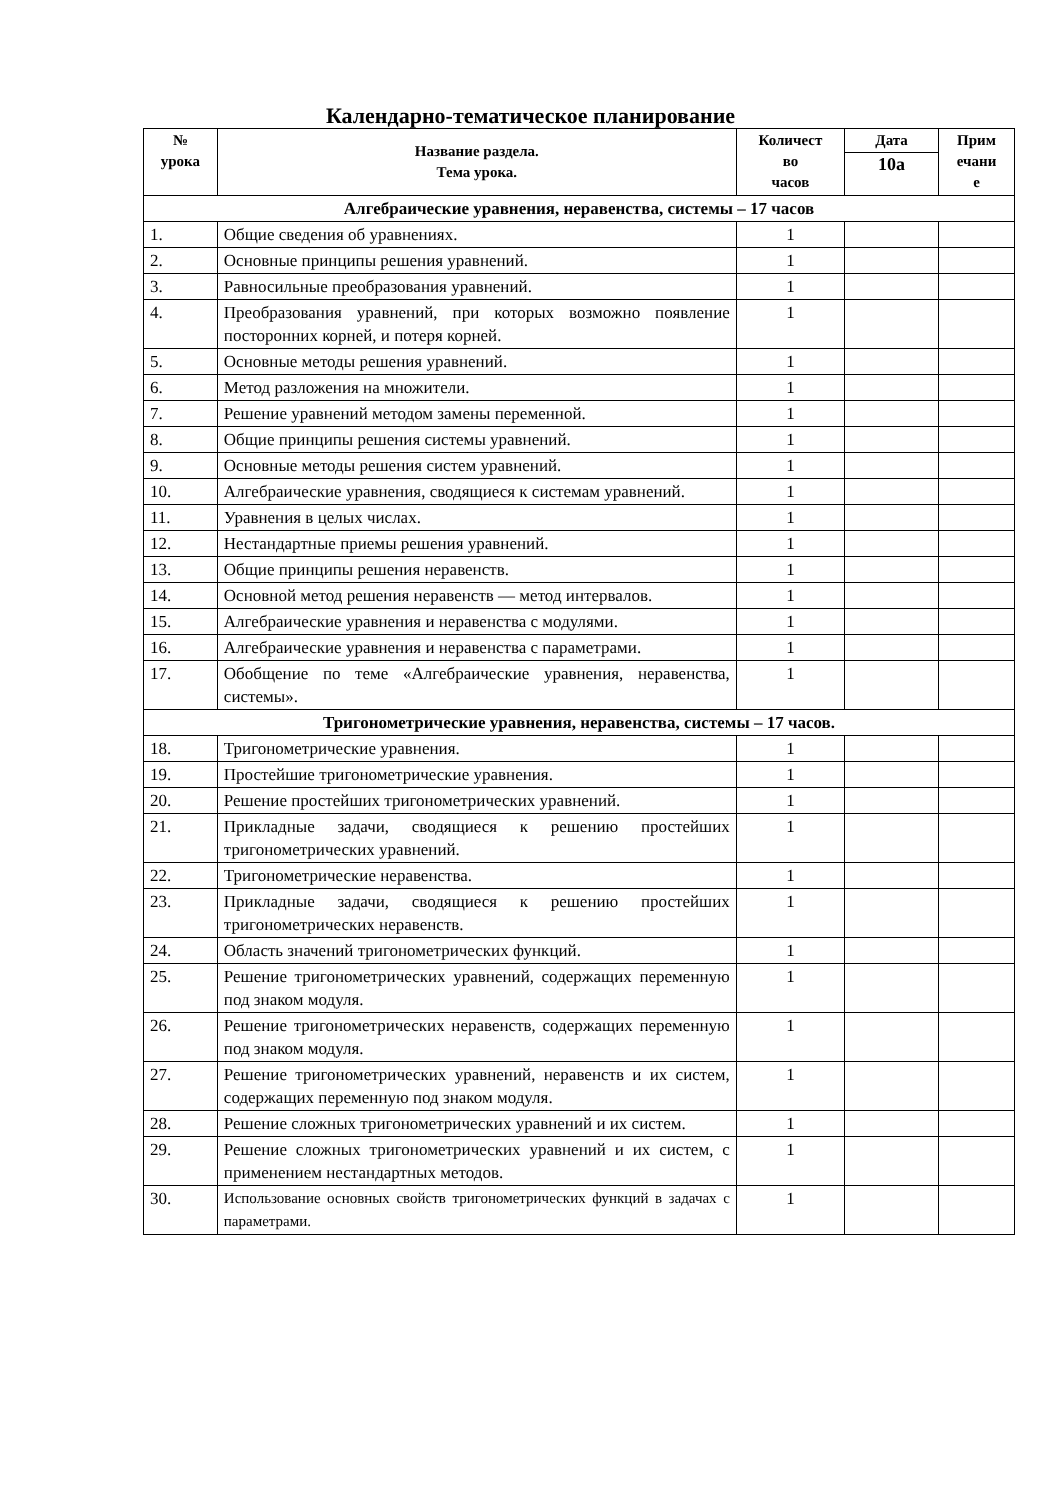Календарно-тематическое планирование
| № урока | Название раздела. Тема урока. | Количест во часов | Дата | Прим ечани е |
| --- | --- | --- | --- | --- |
| | | | 10а | |
| Алгебраические уравнения, неравенства, системы – 17 часов | | | | |
| 1. | Общие сведения об уравнениях. | 1 | | |
| 2. | Основные принципы решения уравнений. | 1 | | |
| 3. | Равносильные преобразования уравнений. | 1 | | |
| 4. | Преобразования уравнений, при которых возможно появление посторонних корней, и потеря корней. | 1 | | |
| 5. | Основные методы решения уравнений. | 1 | | |
| 6. | Метод разложения на множители. | 1 | | |
| 7. | Решение уравнений методом замены переменной. | 1 | | |
| 8. | Общие принципы решения системы уравнений. | 1 | | |
| 9. | Основные методы решения систем уравнений. | 1 | | |
| 10. | Алгебраические уравнения, сводящиеся к системам уравнений. | 1 | | |
| 11. | Уравнения в целых числах. | 1 | | |
| 12. | Нестандартные приемы решения уравнений. | 1 | | |
| 13. | Общие принципы решения неравенств. | 1 | | |
| 14. | Основной метод решения неравенств — метод интервалов. | 1 | | |
| 15. | Алгебраические уравнения и неравенства с модулями. | 1 | | |
| 16. | Алгебраические уравнения и неравенства с параметрами. | 1 | | |
| 17. | Обобщение по теме «Алгебраические уравнения, неравенства, системы». | 1 | | |
| Тригонометрические уравнения, неравенства, системы – 17 часов. | | | | |
| 18. | Тригонометрические уравнения. | 1 | | |
| 19. | Простейшие тригонометрические уравнения. | 1 | | |
| 20. | Решение простейших тригонометрических уравнений. | 1 | | |
| 21. | Прикладные задачи, сводящиеся к решению простейших тригонометрических уравнений. | 1 | | |
| 22. | Тригонометрические неравенства. | 1 | | |
| 23. | Прикладные задачи, сводящиеся к решению простейших тригонометрических неравенств. | 1 | | |
| 24. | Область значений тригонометрических функций. | 1 | | |
| 25. | Решение тригонометрических уравнений, содержащих переменную под знаком модуля. | 1 | | |
| 26. | Решение тригонометрических неравенств, содержащих переменную под знаком модуля. | 1 | | |
| 27. | Решение тригонометрических уравнений, неравенств и их систем, содержащих переменную под знаком модуля. | 1 | | |
| 28. | Решение сложных тригонометрических уравнений и их систем. | 1 | | |
| 29. | Решение сложных тригонометрических уравнений и их систем, с применением нестандартных методов. | 1 | | |
| 30. | Использование основных свойств тригонометрических функций в задачах с параметрами. | 1 | | |